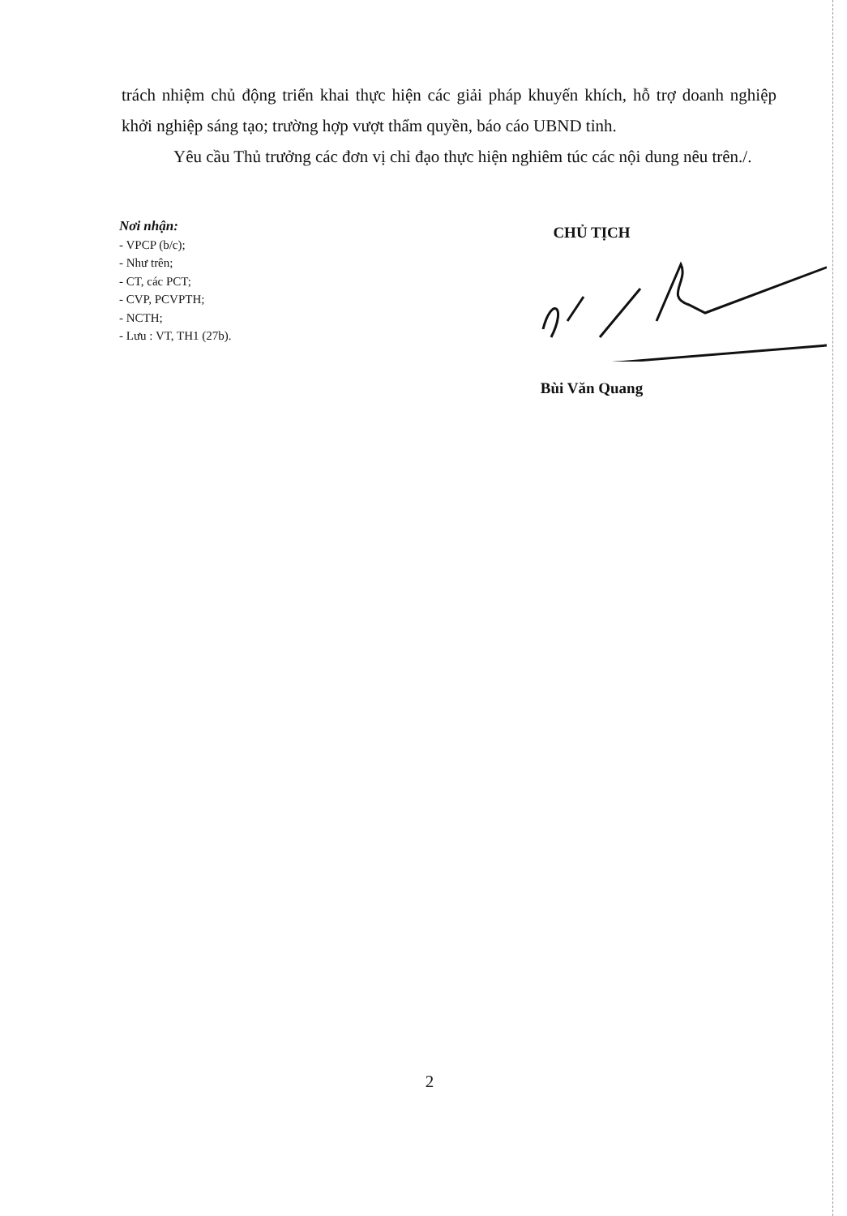trách nhiệm chủ động triển khai thực hiện các giải pháp khuyến khích, hỗ trợ doanh nghiệp khởi nghiệp sáng tạo; trường hợp vượt thẩm quyền, báo cáo UBND tỉnh.
Yêu cầu Thủ trưởng các đơn vị chỉ đạo thực hiện nghiêm túc các nội dung nêu trên./.
Nơi nhận:
- VPCP (b/c);
- Như trên;
- CT, các PCT;
- CVP, PCVPTH;
- NCTH;
- Lưu : VT, TH1 (27b).
CHỦ TỊCH
Bùi Văn Quang
2